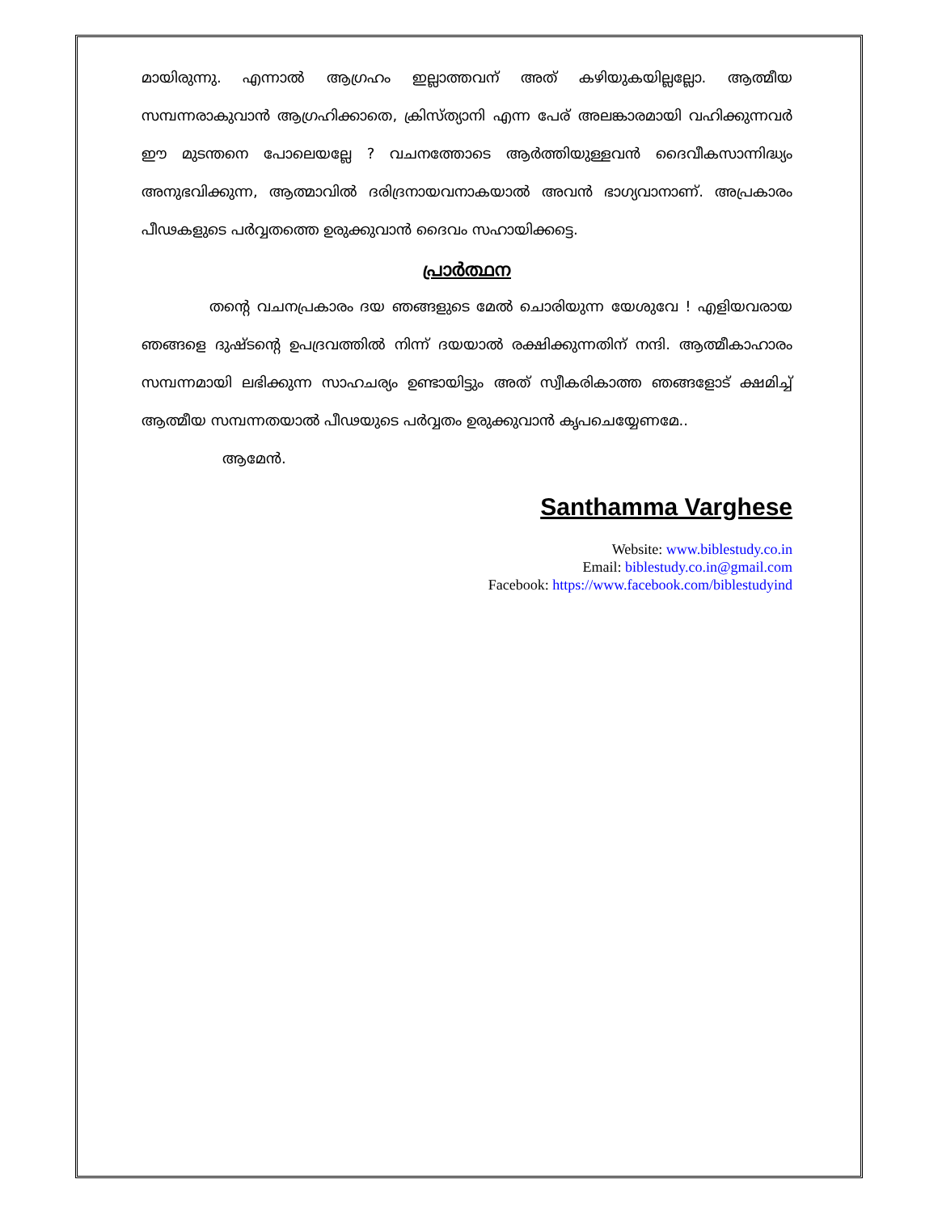മായിരുന്നു. എന്നാൽ ആഗ്രഹം ഇല്ലാത്തവന് അത് കഴിയുകയില്ലല്ലോ. ആത്മീയ സമ്പന്നരാകുവാൻ ആഗ്രഹിക്കാതെ, ക്രിസ്ത്യാനി എന്ന പേര് അലങ്കാരമായി വഹിക്കുന്നവർ ഈ മുടന്തനെ പോലെയല്ലേ ? വചനത്തോടെ ആർത്തിയുള്ളവൻ ദൈവീകസാന്നിദ്ധ്യം അനുഭവിക്കുന്ന, ആത്മാവിൽ ദരിദ്രനായവനാകയാൽ അവൻ ഭാഗ്യവാനാണ്. അപ്രകാരം പീഢകളുടെ പർവ്വതത്തെ ഉരുക്കുവാൻ ദൈവം സഹായിക്കട്ടെ.
പ്രാർത്ഥന
തന്റെ വചനപ്രകാരം ദയ ഞങ്ങളുടെ മേൽ ചൊരിയുന്ന യേശുവേ ! എളിയവരായ ഞങ്ങളെ ദുഷ്ടന്റെ ഉപദ്രവത്തിൽ നിന്ന് ദയയാൽ രക്ഷിക്കുന്നതിന് നന്ദി. ആത്മീകാഹാരം സമ്പന്നമായി ലഭിക്കുന്ന സാഹചര്യം ഉണ്ടായിട്ടും അത് സ്വീകരികാത്ത ഞങ്ങളോട് ക്ഷമിച്ച് ആത്മീയ സമ്പന്നതയാൽ പീഢയുടെ പർവ്വതം ഉരുക്കുവാൻ കൃപചെയ്യേണമേ..
ആമേൻ.
Santhamma Varghese
Website: www.biblestudy.co.in
Email: biblestudy.co.in@gmail.com
Facebook: https://www.facebook.com/biblestudyind